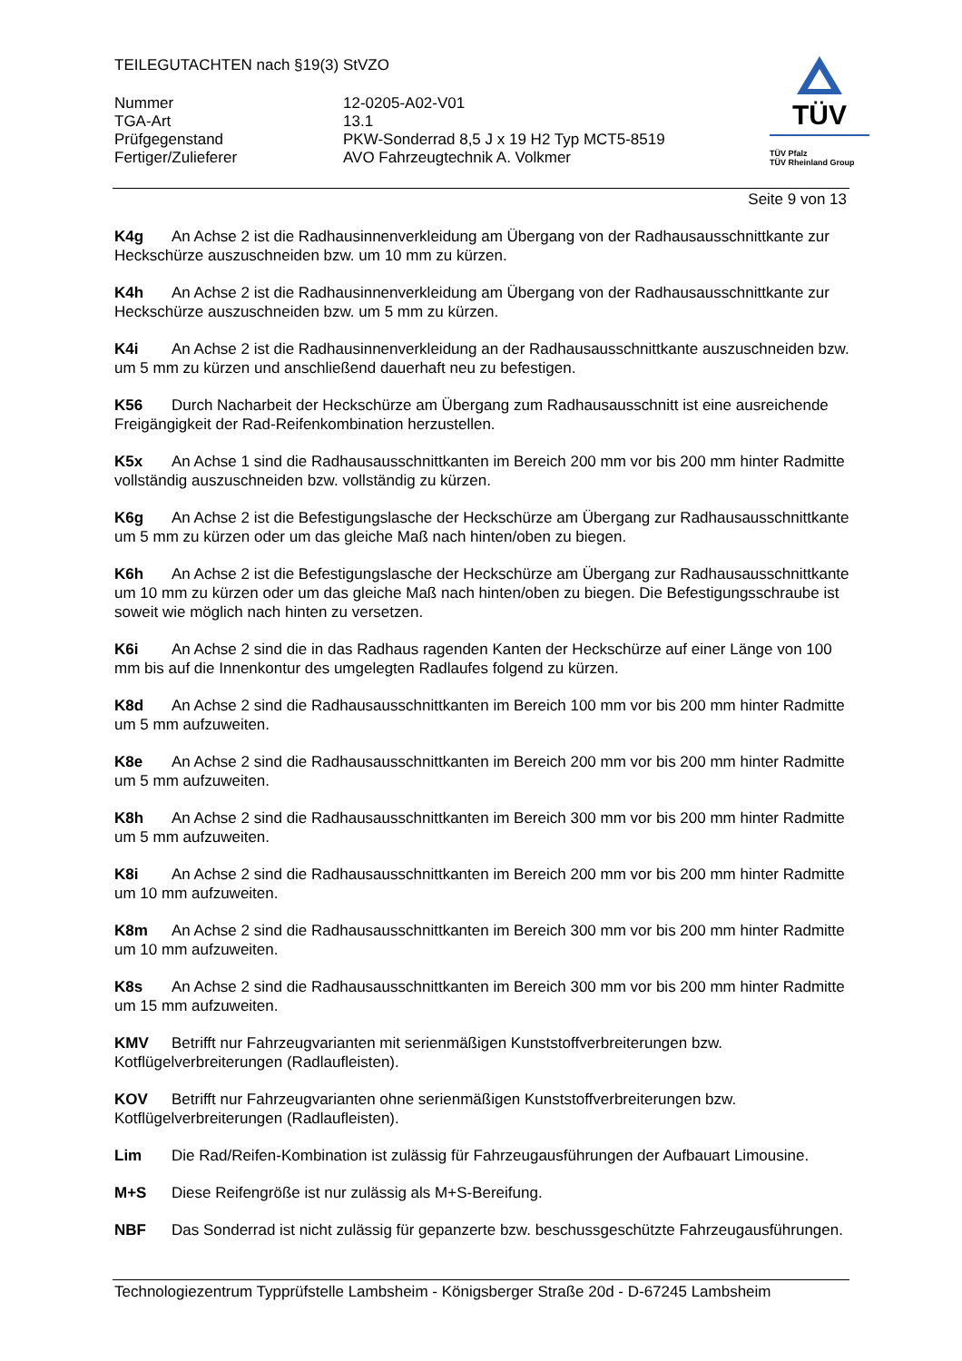TEILEGUTACHTEN nach §19(3) StVZO
Nummer
12-0205-A02-V01
TGA-Art
13.1
Prüfgegenstand
PKW-Sonderrad 8,5 J x 19 H2 Typ MCT5-8519
Fertiger/Zulieferer
AVO Fahrzeugtechnik A. Volkmer
TÜV
TÜV Pfalz
TÜV Rheinland Group
Seite 9 von 13
K4g An Achse 2 ist die Radhausinnenverkleidung am Übergang von der Radhausausschnittkante zur Heckschürze auszuschneiden bzw. um 10 mm zu kürzen.
K4h An Achse 2 ist die Radhausinnenverkleidung am Übergang von der Radhausausschnittkante zur Heckschürze auszuschneiden bzw. um 5 mm zu kürzen.
K4i An Achse 2 ist die Radhausinnenverkleidung an der Radhausausschnittkante auszuschneiden bzw. um 5 mm zu kürzen und anschließend dauerhaft neu zu befestigen.
K56 Durch Nacharbeit der Heckschürze am Übergang zum Radhausausschnitt ist eine ausreichende Freigängigkeit der Rad-Reifenkombination herzustellen.
K5x An Achse 1 sind die Radhausausschnittkanten im Bereich 200 mm vor bis 200 mm hinter Radmitte vollständig auszuschneiden bzw. vollständig zu kürzen.
K6g An Achse 2 ist die Befestigungslasche der Heckschürze am Übergang zur Radhausausschnittkante um 5 mm zu kürzen oder um das gleiche Maß nach hinten/oben zu biegen.
K6h An Achse 2 ist die Befestigungslasche der Heckschürze am Übergang zur Radhausausschnittkante um 10 mm zu kürzen oder um das gleiche Maß nach hinten/oben zu biegen. Die Befestigungsschraube ist soweit wie möglich nach hinten zu versetzen.
K6i An Achse 2 sind die in das Radhaus ragenden Kanten der Heckschürze auf einer Länge von 100 mm bis auf die Innenkontur des umgelegten Radlaufes folgend zu kürzen.
K8d An Achse 2 sind die Radhausausschnittkanten im Bereich 100 mm vor bis 200 mm hinter Radmitte um 5 mm aufzuweiten.
K8e An Achse 2 sind die Radhausausschnittkanten im Bereich 200 mm vor bis 200 mm hinter Radmitte um 5 mm aufzuweiten.
K8h An Achse 2 sind die Radhausausschnittkanten im Bereich 300 mm vor bis 200 mm hinter Radmitte um 5 mm aufzuweiten.
K8i An Achse 2 sind die Radhausausschnittkanten im Bereich 200 mm vor bis 200 mm hinter Radmitte um 10 mm aufzuweiten.
K8m An Achse 2 sind die Radhausausschnittkanten im Bereich 300 mm vor bis 200 mm hinter Radmitte um 10 mm aufzuweiten.
K8s An Achse 2 sind die Radhausausschnittkanten im Bereich 300 mm vor bis 200 mm hinter Radmitte um 15 mm aufzuweiten.
KMV Betrifft nur Fahrzeugvarianten mit serienmäßigen Kunststoffverbreiterungen bzw. Kotflügelverbreiterungen (Radlaufleisten).
KOV Betrifft nur Fahrzeugvarianten ohne serienmäßigen Kunststoffverbreiterungen bzw. Kotflügelverbreiterungen (Radlaufleisten).
Lim Die Rad/Reifen-Kombination ist zulässig für Fahrzeugausführungen der Aufbauart Limousine.
M+S Diese Reifengröße ist nur zulässig als M+S-Bereifung.
NBF Das Sonderrad ist nicht zulässig für gepanzerte bzw. beschussgeschützte Fahrzeugausführungen.
Technologiezentrum Typprüfstelle Lambsheim - Königsberger Straße 20d - D-67245 Lambsheim